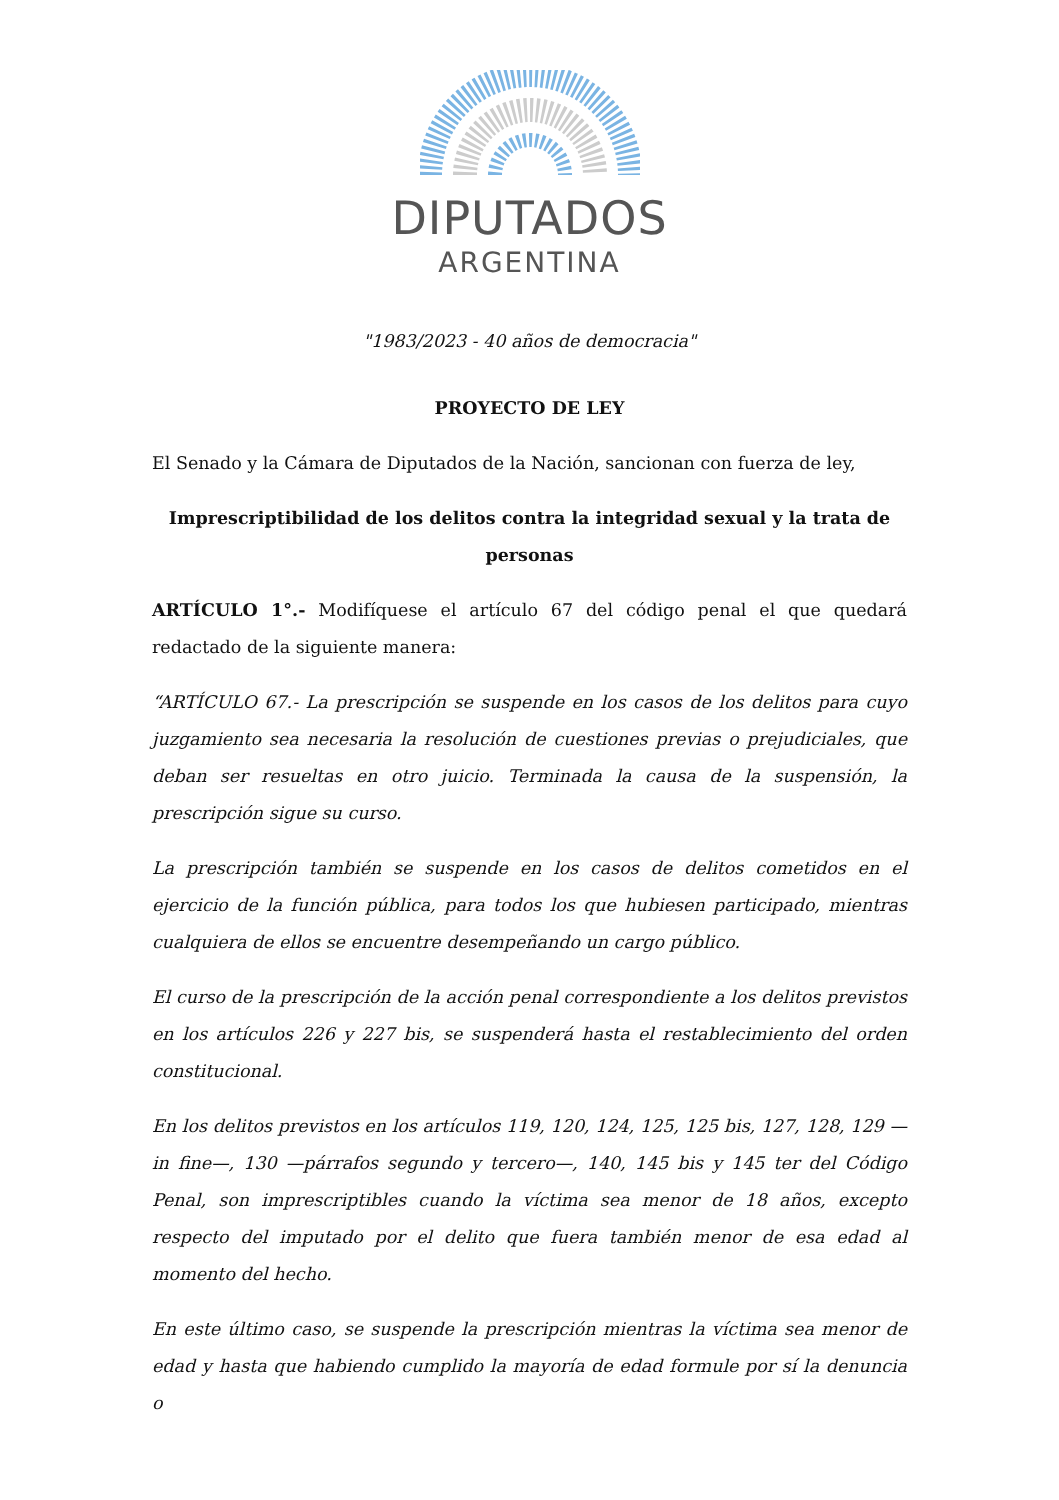DIPUTADOS
ARGENTINA
"1983/2023 - 40 años de democracia"
PROYECTO DE LEY
El Senado y la Cámara de Diputados de la Nación, sancionan con fuerza de ley,
Imprescriptibilidad de los delitos contra la integridad sexual y la trata de personas
ARTÍCULO 1°.- Modifíquese el artículo 67 del código penal el que quedará redactado de la siguiente manera:
“ARTÍCULO 67.- La prescripción se suspende en los casos de los delitos para cuyo juzgamiento sea necesaria la resolución de cuestiones previas o prejudiciales, que deban ser resueltas en otro juicio. Terminada la causa de la suspensión, la prescripción sigue su curso.
La prescripción también se suspende en los casos de delitos cometidos en el ejercicio de la función pública, para todos los que hubiesen participado, mientras cualquiera de ellos se encuentre desempeñando un cargo público.
El curso de la prescripción de la acción penal correspondiente a los delitos previstos en los artículos 226 y 227 bis, se suspenderá hasta el restablecimiento del orden constitucional.
En los delitos previstos en los artículos 119, 120, 124, 125, 125 bis, 127, 128, 129 —in fine—, 130 —párrafos segundo y tercero—, 140, 145 bis y 145 ter del Código Penal, son imprescriptibles cuando la víctima sea menor de 18 años, excepto respecto del imputado por el delito que fuera también menor de esa edad al momento del hecho.
En este último caso, se suspende la prescripción mientras la víctima sea menor de edad y hasta que habiendo cumplido la mayoría de edad formule por sí la denuncia o